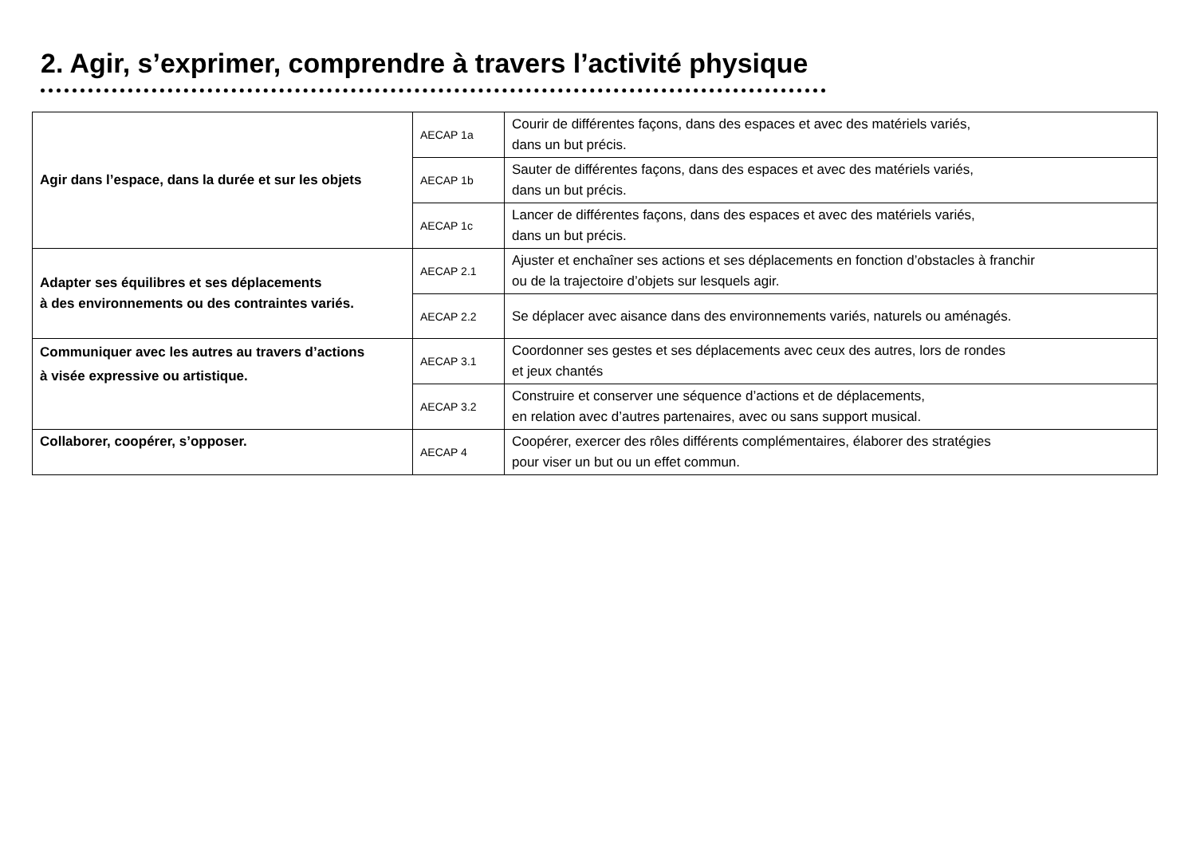2. Agir, s’exprimer, comprendre à travers l’activité physique
| Agir dans l’espace, dans la durée et sur les objets | AECAP 1a | Courir de différentes façons, dans des espaces et avec des matériels variés, dans un but précis. |
| | AECAP 1b | Sauter de différentes façons, dans des espaces et avec des matériels variés, dans un but précis. |
| | AECAP 1c | Lancer de différentes façons, dans des espaces et avec des matériels variés, dans un but précis. |
| Adapter ses équilibres et ses déplacements à des environnements ou des contraintes variés. | AECAP 2.1 | Ajuster et enchaîner ses actions et ses déplacements en fonction d’obstacles à franchir ou de la trajectoire d’objets sur lesquels agir. |
| | AECAP 2.2 | Se déplacer avec aisance dans des environnements variés, naturels ou aménagés. |
| Communiquer avec les autres au travers d’actions à visée expressive ou artistique. | AECAP 3.1 | Coordonner ses gestes et ses déplacements avec ceux des autres, lors de rondes et jeux chantés |
| | AECAP 3.2 | Construire et conserver une séquence d’actions et de déplacements, en relation avec d’autres partenaires, avec ou sans support musical. |
| Collaborer, coopérer, s’opposer. | AECAP 4 | Coopérer, exercer des rôles différents complémentaires, élaborer des stratégies pour viser un but ou un effet commun. |